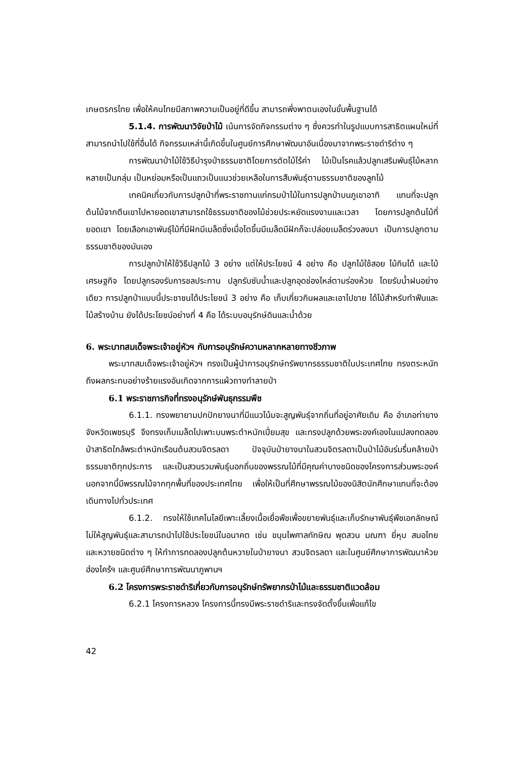เกษตรกรไทย เพื่อให้คนไทยมีสภาพความเป็นอยู่ที่ดีขึ้น สามารถพึ่งพาตนเองในขั้นพื้นฐานได้
5.1.4. การพัฒนาวิจัยป่าไม้ เน้นการจัดกิจกรรมต่าง ๆ ซึ่งควรทำในรูปแบบการสาธิตแผนใหม่ที่สามารถนำไปใช้ที่อื่นได้ กิจกรรมเหล่านี้เกิดขึ้นในศูนย์การศึกษาพัฒนาอันเนื่องมาจากพระราชดำริต่าง ๆ
การพัฒนาป่าไม้ใช้วิธีบำรุงป่าธรรมชาติโดยการตัดไม้ไร้ค่า ไม้เป็นโรคแล้วปลูกเสริมพันธุ์ไม้หลากหลายเป็นกลุ่ม เป็นหย่อมหรือเป็นแถวเป็นแนวช่วยเหลือในการสืบพันธุ์ตามธรรมชาติของลูกไม้
เทคนิคเกี่ยวกับการปลูกป่าที่พระราชทานแก่กรมป่าไม้ในการปลูกป่าบนภูเขาอาทิ แทนที่จะปลูกต้นไม้จากตีนเขาไปหายอดเขาสามารถใช้ธรรมชาติของไม้ช่วยประหยัดแรงงานและเวลา โดยการปลูกต้นไม้ที่ยอดเขา โดยเลือกเอาพันธุ์ไม้ที่มีฝักมีเมล็ดซึ่งเมื่อโตขึ้นมีเมล็ดมีฝักก็จะปล่อยเมล็ดร่วงลงมา เป็นการปลูกตามธรรมชาติของมันเอง
การปลูกป่าให้ใช้วิธีปลูกไม้ 3 อย่าง แต่ให้ประโยชน์ 4 อย่าง คือ ปลูกไม้ใช้สอย ไม้กินได้ และไม้เศรษฐกิจ โดยปลูกรองรับการชลประทาน ปลูกรับซับน้ำและปลูกอุดช่องไหล่ตามร่องห้วย โดยรับน้ำฝนอย่างเดียว การปลูกป่าแบบนี้ประชาชนได้ประโยชน์ 3 อย่าง คือ เก็บเกี่ยวกินผลและเอาไปขาย ได้ไม้สำหรับทำฟืนและไม้สร้างบ้าน ยังได้ประโยชน์อย่างที่ 4 คือ ได้ระบบอนุรักษ์ดินและน้ำด้วย
6. พระบาทสมเด็จพระเจ้าอยู่หัวฯ กับการอนุรักษ์ความหลากหลายทางชีวภาพ
พระบาทสมเด็จพระเจ้าอยู่หัวฯ ทรงเป็นผู้นำการอนุรักษ์ทรัพยากรธรรมชาติในประเทศไทย ทรงตระหนักถึงผลกระทบอย่างร้ายแรงอันเกิดจากการแผ้วถางทำลายป่า
6.1 พระราชภารกิจที่ทรงอนุรักษ์พันธุกรรมพืช
6.1.1. ทรงพยายามปกปักยางนาที่มีแนวโน้มจะสูญพันธุ์จากถิ่นที่อยู่อาศัยเดิม คือ อำเภอท่ายาง จังหวัดเพชรบุรี จึงทรงเก็บเมล็ดไปเพาะบนพระตำหนักเปี่ยมสุข และทรงปลูกด้วยพระองค์เองในแปลงทดลองป่าสาธิตใกล้พระตำหนักเรือนต้นสวนจิตรลดา ปัจจุบันป่ายางนาในสวนจิตรลดาเป็นป่าไม้อันร่มรื่นคล้ายป่าธรรมชาติทุกประการ และเป็นสวนรวมพันธุ์นอกถิ่นของพรรณไม้ที่มีคุณค่าบางชนิดของโครงการส่วนพระองค์ นอกจากนี้มีพรรณไม้จากทุกพื้นที่ของประเทศไทย เพื่อให้เป็นที่ศึกษาพรรณไม้ของนิสิตนักศึกษาแทนที่จะต้องเดินทางไปทั่วประเทศ
6.1.2. ทรงให้ใช้เทคโนโลยีเพาะเลี้ยงเนื้อเยื่อพืชเพื่อขยายพันธุ์และเก็บรักษาพันธุ์พืชเอกลักษณ์ ไม่ให้สูญพันธุ์และสามารถนำไปใช้ประโยชน์ในอนาคต เช่น ขนุนไพศาลทักษิณ พุดสวน มณฑา ยี่หุบ สมอไทย และหวายชนิดต่าง ๆ ให้ทำการทดลองปลูกต้นหวายในป่ายางนา สวนจิตรลดา และในศูนย์ศึกษาการพัฒนาห้วยฮ่องไคร้ฯ และศูนย์ศึกษาการพัฒนาภูพานฯ
6.2 โครงการพระราชดำริเกี่ยวกับการอนุรักษ์ทรัพยากรป่าไม้และธรรมชาติแวดล้อม
6.2.1 โครงการหลวง โครงการนี้ทรงมีพระราชดำริและทรงจัดตั้งขึ้นเพื่อแก้ไข
42